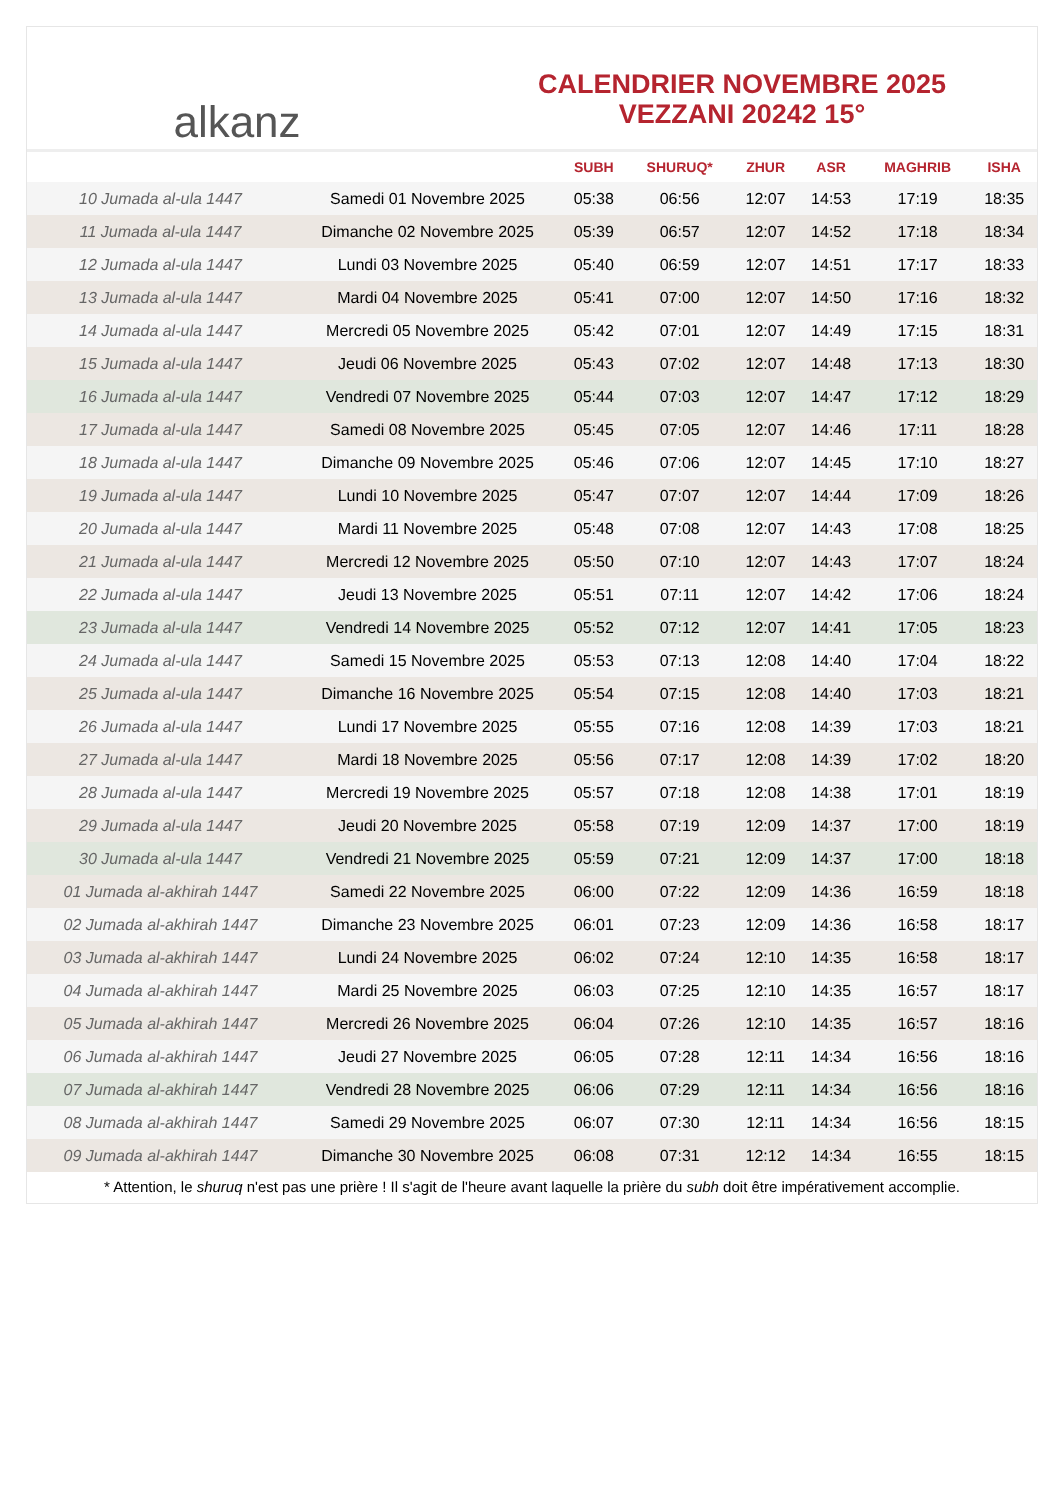alkanz
CALENDRIER NOVEMBRE 2025
VEZZANI 20242 15°
| | | SUBH | SHURUQ* | ZHUR | ASR | MAGHRIB | ISHA |
| --- | --- | --- | --- | --- | --- | --- | --- |
| 10 Jumada al-ula 1447 | Samedi 01 Novembre 2025 | 05:38 | 06:56 | 12:07 | 14:53 | 17:19 | 18:35 |
| 11 Jumada al-ula 1447 | Dimanche 02 Novembre 2025 | 05:39 | 06:57 | 12:07 | 14:52 | 17:18 | 18:34 |
| 12 Jumada al-ula 1447 | Lundi 03 Novembre 2025 | 05:40 | 06:59 | 12:07 | 14:51 | 17:17 | 18:33 |
| 13 Jumada al-ula 1447 | Mardi 04 Novembre 2025 | 05:41 | 07:00 | 12:07 | 14:50 | 17:16 | 18:32 |
| 14 Jumada al-ula 1447 | Mercredi 05 Novembre 2025 | 05:42 | 07:01 | 12:07 | 14:49 | 17:15 | 18:31 |
| 15 Jumada al-ula 1447 | Jeudi 06 Novembre 2025 | 05:43 | 07:02 | 12:07 | 14:48 | 17:13 | 18:30 |
| 16 Jumada al-ula 1447 | Vendredi 07 Novembre 2025 | 05:44 | 07:03 | 12:07 | 14:47 | 17:12 | 18:29 |
| 17 Jumada al-ula 1447 | Samedi 08 Novembre 2025 | 05:45 | 07:05 | 12:07 | 14:46 | 17:11 | 18:28 |
| 18 Jumada al-ula 1447 | Dimanche 09 Novembre 2025 | 05:46 | 07:06 | 12:07 | 14:45 | 17:10 | 18:27 |
| 19 Jumada al-ula 1447 | Lundi 10 Novembre 2025 | 05:47 | 07:07 | 12:07 | 14:44 | 17:09 | 18:26 |
| 20 Jumada al-ula 1447 | Mardi 11 Novembre 2025 | 05:48 | 07:08 | 12:07 | 14:43 | 17:08 | 18:25 |
| 21 Jumada al-ula 1447 | Mercredi 12 Novembre 2025 | 05:50 | 07:10 | 12:07 | 14:43 | 17:07 | 18:24 |
| 22 Jumada al-ula 1447 | Jeudi 13 Novembre 2025 | 05:51 | 07:11 | 12:07 | 14:42 | 17:06 | 18:24 |
| 23 Jumada al-ula 1447 | Vendredi 14 Novembre 2025 | 05:52 | 07:12 | 12:07 | 14:41 | 17:05 | 18:23 |
| 24 Jumada al-ula 1447 | Samedi 15 Novembre 2025 | 05:53 | 07:13 | 12:08 | 14:40 | 17:04 | 18:22 |
| 25 Jumada al-ula 1447 | Dimanche 16 Novembre 2025 | 05:54 | 07:15 | 12:08 | 14:40 | 17:03 | 18:21 |
| 26 Jumada al-ula 1447 | Lundi 17 Novembre 2025 | 05:55 | 07:16 | 12:08 | 14:39 | 17:03 | 18:21 |
| 27 Jumada al-ula 1447 | Mardi 18 Novembre 2025 | 05:56 | 07:17 | 12:08 | 14:39 | 17:02 | 18:20 |
| 28 Jumada al-ula 1447 | Mercredi 19 Novembre 2025 | 05:57 | 07:18 | 12:08 | 14:38 | 17:01 | 18:19 |
| 29 Jumada al-ula 1447 | Jeudi 20 Novembre 2025 | 05:58 | 07:19 | 12:09 | 14:37 | 17:00 | 18:19 |
| 30 Jumada al-ula 1447 | Vendredi 21 Novembre 2025 | 05:59 | 07:21 | 12:09 | 14:37 | 17:00 | 18:18 |
| 01 Jumada al-akhirah 1447 | Samedi 22 Novembre 2025 | 06:00 | 07:22 | 12:09 | 14:36 | 16:59 | 18:18 |
| 02 Jumada al-akhirah 1447 | Dimanche 23 Novembre 2025 | 06:01 | 07:23 | 12:09 | 14:36 | 16:58 | 18:17 |
| 03 Jumada al-akhirah 1447 | Lundi 24 Novembre 2025 | 06:02 | 07:24 | 12:10 | 14:35 | 16:58 | 18:17 |
| 04 Jumada al-akhirah 1447 | Mardi 25 Novembre 2025 | 06:03 | 07:25 | 12:10 | 14:35 | 16:57 | 18:17 |
| 05 Jumada al-akhirah 1447 | Mercredi 26 Novembre 2025 | 06:04 | 07:26 | 12:10 | 14:35 | 16:57 | 18:16 |
| 06 Jumada al-akhirah 1447 | Jeudi 27 Novembre 2025 | 06:05 | 07:28 | 12:11 | 14:34 | 16:56 | 18:16 |
| 07 Jumada al-akhirah 1447 | Vendredi 28 Novembre 2025 | 06:06 | 07:29 | 12:11 | 14:34 | 16:56 | 18:16 |
| 08 Jumada al-akhirah 1447 | Samedi 29 Novembre 2025 | 06:07 | 07:30 | 12:11 | 14:34 | 16:56 | 18:15 |
| 09 Jumada al-akhirah 1447 | Dimanche 30 Novembre 2025 | 06:08 | 07:31 | 12:12 | 14:34 | 16:55 | 18:15 |
* Attention, le shuruq n'est pas une prière ! Il s'agit de l'heure avant laquelle la prière du subh doit être impérativement accomplie.